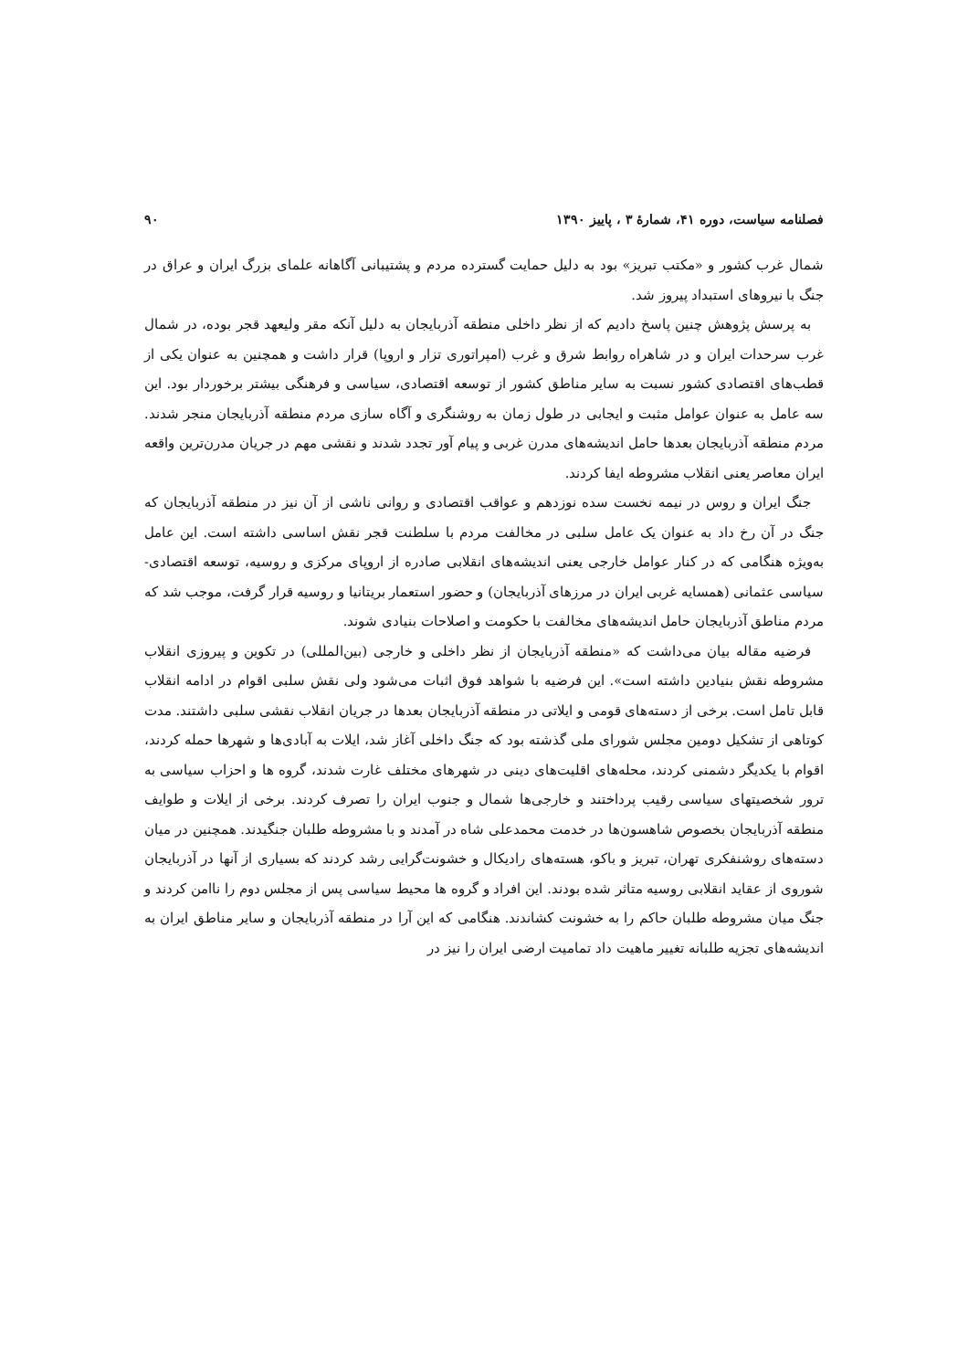فصلنامه سیاست، دوره ۴۱، شمارهٔ ۳ ، پاییز ۱۳۹۰ ۹۰
شمال غرب کشور و «مکتب تبریز» بود به دلیل حمایت گسترده مردم و پشتیبانی آگاهانه علمای بزرگ ایران و عراق در جنگ با نیروهای استبداد پیروز شد.
به پرسش پژوهش چنین پاسخ دادیم که از نظر داخلی منطقه آذربایجان به دلیل آنکه مقر ولیعهد قجر بوده، در شمال غرب سرحدات ایران و در شاهراه روابط شرق و غرب (امپراتوری تزار و اروپا) قرار داشت و همچنین به عنوان یکی از قطب‌های اقتصادی کشور نسبت به سایر مناطق کشور از توسعه اقتصادی، سیاسی و فرهنگی بیشتر برخوردار بود. این سه عامل به عنوان عوامل مثبت و ایجابی در طول زمان به روشنگری و آگاه سازی مردم منطقه آذربایجان منجر شدند. مردم منطقه آذربایجان بعدها حامل اندیشه‌های مدرن غربی و پیام آور تجدد شدند و نقشی مهم در جریان مدرن‌ترین واقعه ایران معاصر یعنی انقلاب مشروطه ایفا کردند.
جنگ ایران و روس در نیمه نخست سده نوزدهم و عواقب اقتصادی و روانی ناشی از آن نیز در منطقه آذربایجان که جنگ در آن رخ داد به عنوان یک عامل سلبی در مخالفت مردم با سلطنت قجر نقش اساسی داشته است. این عامل به‌ویژه هنگامی که در کنار عوامل خارجی یعنی اندیشه‌های انقلابی صادره از اروپای مرکزی و روسیه، توسعه اقتصادی- سیاسی عثمانی (همسایه غربی ایران در مرزهای آذربایجان) و حضور استعمار بریتانیا و روسیه قرار گرفت، موجب شد که مردم مناطق آذربایجان حامل اندیشه‌های مخالفت با حکومت و اصلاحات بنیادی شوند.
فرضیه مقاله بیان می‌داشت که «منطقه آذربایجان از نظر داخلی و خارجی (بین‌المللی) در تکوین و پیروزی انقلاب مشروطه نقش بنیادین داشته است». این فرضیه با شواهد فوق اثبات می‌شود ولی نقش سلبی اقوام در ادامه انقلاب قابل تامل است. برخی از دسته‌های قومی و ایلاتی در منطقه آذربایجان بعدها در جریان انقلاب نقشی سلبی داشتند. مدت کوتاهی از تشکیل دومین مجلس شورای ملی گذشته بود که جنگ داخلی آغاز شد، ایلات به آبادی‌ها و شهرها حمله کردند، اقوام با یکدیگر دشمنی کردند، محله‌های اقلیت‌های دینی در شهرهای مختلف غارت شدند، گروه ها و احزاب سیاسی به ترور شخصیتهای سیاسی رقیب پرداختند و خارجی‌ها شمال و جنوب ایران را تصرف کردند. برخی از ایلات و طوایف منطقه آذربایجان بخصوص شاهسون‌ها در خدمت محمدعلی شاه در آمدند و با مشروطه طلبان جنگیدند. همچنین در میان دسته‌های روشنفکری تهران، تبریز و باکو، هسته‌های رادیکال و خشونت‌گرایی رشد کردند که بسیاری از آنها در آذربایجان شوروی از عقاید انقلابی روسیه متاثر شده بودند. این افراد و گروه ها محیط سیاسی پس از مجلس دوم را ناامن کردند و جنگ میان مشروطه طلبان حاکم را به خشونت کشاندند. هنگامی که این آرا در منطقه آذربایجان و سایر مناطق ایران به اندیشه‌های تجزیه طلبانه تغییر ماهیت داد تمامیت ارضی ایران را نیز در